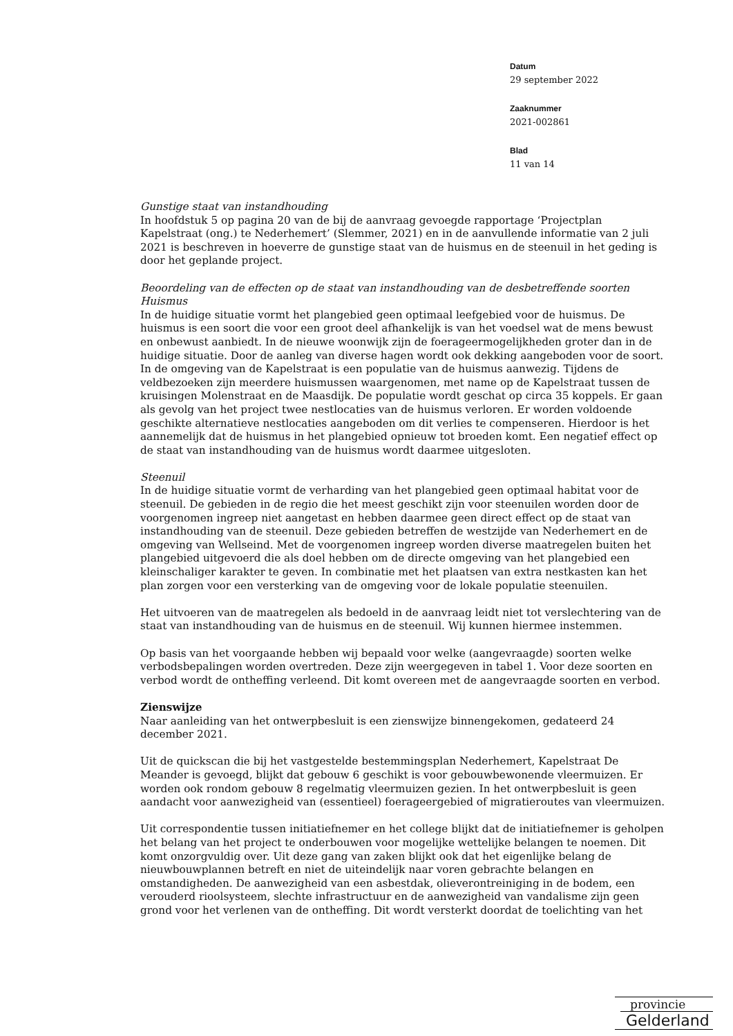Datum
29 september 2022
Zaaknummer
2021-002861
Blad
11 van 14
Gunstige staat van instandhouding
In hoofdstuk 5 op pagina 20 van de bij de aanvraag gevoegde rapportage ‘Projectplan Kapelstraat (ong.) te Nederhemert’ (Slemmer, 2021) en in de aanvullende informatie van 2 juli 2021 is beschreven in hoeverre de gunstige staat van de huismus en de steenuil in het geding is door het geplande project.
Beoordeling van de effecten op de staat van instandhouding van de desbetreffende soorten
Huismus
In de huidige situatie vormt het plangebied geen optimaal leefgebied voor de huismus. De huismus is een soort die voor een groot deel afhankelijk is van het voedsel wat de mens bewust en onbewust aanbiedt. In de nieuwe woonwijk zijn de foerageermogelijkheden groter dan in de huidige situatie. Door de aanleg van diverse hagen wordt ook dekking aangeboden voor de soort. In de omgeving van de Kapelstraat is een populatie van de huismus aanwezig. Tijdens de veldbezoeken zijn meerdere huismussen waargenomen, met name op de Kapelstraat tussen de kruisingen Molenstraat en de Maasdijk. De populatie wordt geschat op circa 35 koppels. Er gaan als gevolg van het project twee nestlocaties van de huismus verloren. Er worden voldoende geschikte alternatieve nestlocaties aangeboden om dit verlies te compenseren. Hierdoor is het aannemelijk dat de huismus in het plangebied opnieuw tot broeden komt. Een negatief effect op de staat van instandhouding van de huismus wordt daarmee uitgesloten.
Steenuil
In de huidige situatie vormt de verharding van het plangebied geen optimaal habitat voor de steenuil. De gebieden in de regio die het meest geschikt zijn voor steenuilen worden door de voorgenomen ingreep niet aangetast en hebben daarmee geen direct effect op de staat van instandhouding van de steenuil. Deze gebieden betreffen de westzijde van Nederhemert en de omgeving van Wellseind. Met de voorgenomen ingreep worden diverse maatregelen buiten het plangebied uitgevoerd die als doel hebben om de directe omgeving van het plangebied een kleinschaliger karakter te geven. In combinatie met het plaatsen van extra nestkasten kan het plan zorgen voor een versterking van de omgeving voor de lokale populatie steenuilen.
Het uitvoeren van de maatregelen als bedoeld in de aanvraag leidt niet tot verslechtering van de staat van instandhouding van de huismus en de steenuil. Wij kunnen hiermee instemmen.
Op basis van het voorgaande hebben wij bepaald voor welke (aangevraagde) soorten welke verbodsbepalingen worden overtreden. Deze zijn weergegeven in tabel 1. Voor deze soorten en verbod wordt de ontheffing verleend. Dit komt overeen met de aangevraagde soorten en verbod.
Zienswijze
Naar aanleiding van het ontwerpbesluit is een zienswijze binnengekomen, gedateerd 24 december 2021.
Uit de quickscan die bij het vastgestelde bestemmingsplan Nederhemert, Kapelstraat De Meander is gevoegd, blijkt dat gebouw 6 geschikt is voor gebouwbewonende vleermuizen. Er worden ook rondom gebouw 8 regelmatig vleermuizen gezien. In het ontwerpbesluit is geen aandacht voor aanwezigheid van (essentieel) foerageergebied of migratieroutes van vleermuizen.
Uit correspondentie tussen initiatiefnemer en het college blijkt dat de initiatiefnemer is geholpen het belang van het project te onderbouwen voor mogelijke wettelijke belangen te noemen. Dit komt onzorgvuldig over. Uit deze gang van zaken blijkt ook dat het eigenlijke belang de nieuwbouwplannen betreft en niet de uiteindelijk naar voren gebrachte belangen en omstandigheden. De aanwezigheid van een asbestdak, olieverontreiniging in de bodem, een verouderd rioolsysteem, slechte infrastructuur en de aanwezigheid van vandalisme zijn geen grond voor het verlenen van de ontheffing. Dit wordt versterkt doordat de toelichting van het
provincie
Gelderland